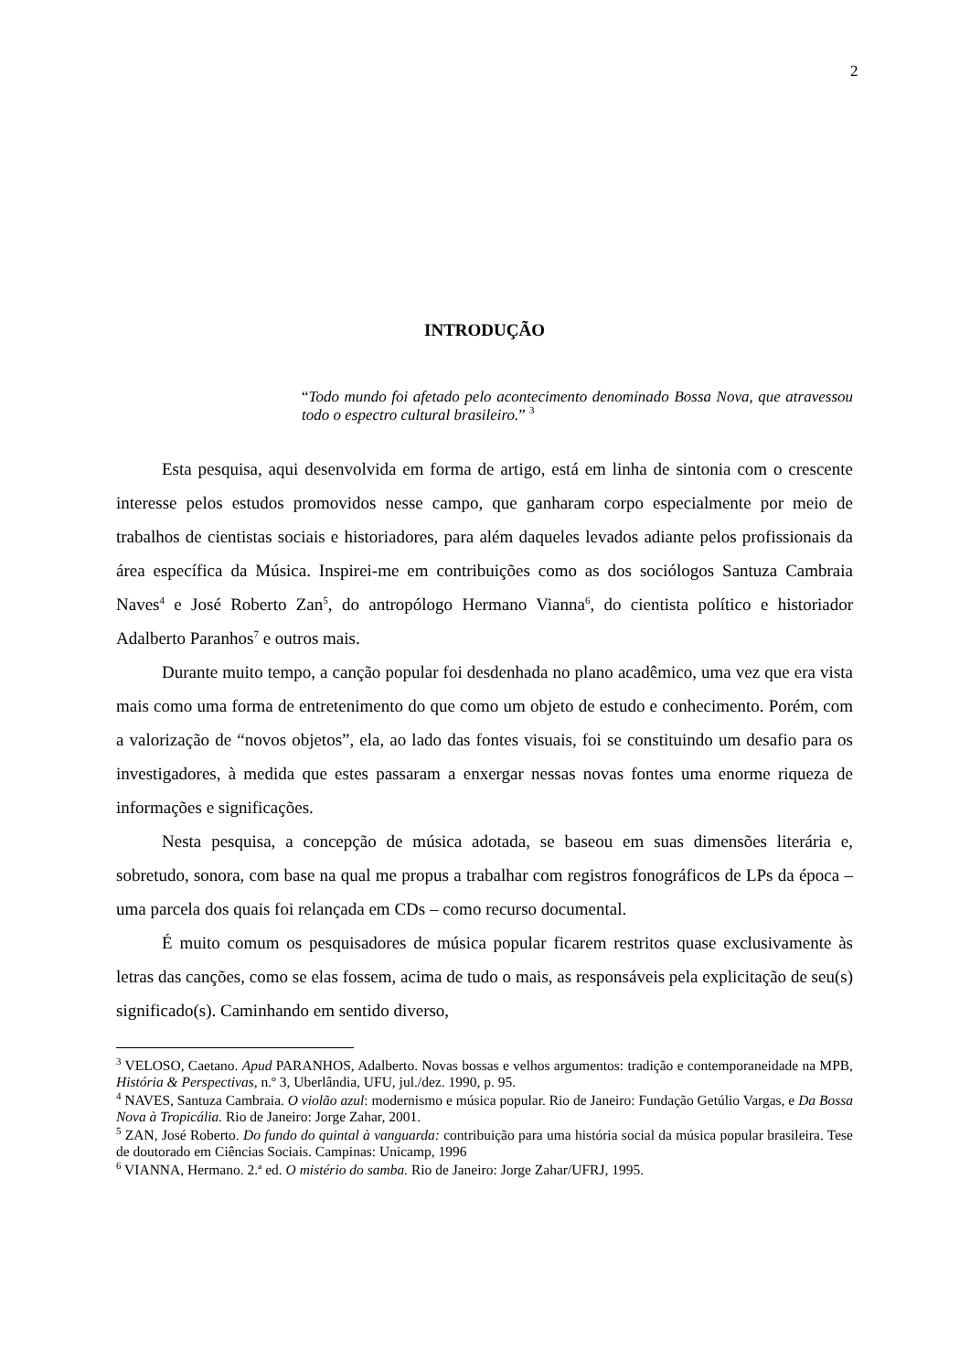2
INTRODUÇÃO
“Todo mundo foi afetado pelo acontecimento denominado Bossa Nova, que atravessou todo o espectro cultural brasileiro.” <sup>3</sup>
Esta pesquisa, aqui desenvolvida em forma de artigo, está em linha de sintonia com o crescente interesse pelos estudos promovidos nesse campo, que ganharam corpo especialmente por meio de trabalhos de cientistas sociais e historiadores, para além daqueles levados adiante pelos profissionais da área específica da Música. Inspirei-me em contribuições como as dos sociólogos Santuza Cambraia Naves<sup>4</sup> e José Roberto Zan<sup>5</sup>, do antropólogo Hermano Vianna<sup>6</sup>, do cientista político e historiador Adalberto Paranhos<sup>7</sup> e outros mais.
Durante muito tempo, a canção popular foi desdenhada no plano acadêmico, uma vez que era vista mais como uma forma de entretenimento do que como um objeto de estudo e conhecimento. Porém, com a valorização de “novos objetos”, ela, ao lado das fontes visuais, foi se constituindo um desafio para os investigadores, à medida que estes passaram a enxergar nessas novas fontes uma enorme riqueza de informações e significações.
Nesta pesquisa, a concepção de música adotada, se baseou em suas dimensões literária e, sobretudo, sonora, com base na qual me propus a trabalhar com registros fonográficos de LPs da época – uma parcela dos quais foi relançada em CDs – como recurso documental.
É muito comum os pesquisadores de música popular ficarem restritos quase exclusivamente às letras das canções, como se elas fossem, acima de tudo o mais, as responsáveis pela explicitação de seu(s) significado(s). Caminhando em sentido diverso,
<sup>3</sup> VELOSO, Caetano. Apud PARANHOS, Adalberto. Novas bossas e velhos argumentos: tradição e contemporaneidade na MPB, História & Perspectivas, n.º 3, Uberlândia, UFU, jul./dez. 1990, p. 95.
<sup>4</sup> NAVES, Santuza Cambraia. O violão azul: modernismo e música popular. Rio de Janeiro: Fundação Getúlio Vargas, e Da Bossa Nova à Tropicália. Rio de Janeiro: Jorge Zahar, 2001.
<sup>5</sup> ZAN, José Roberto. Do fundo do quintal à vanguarda: contribuição para uma história social da música popular brasileira. Tese de doutorado em Ciências Sociais. Campinas: Unicamp, 1996
<sup>6</sup> VIANNA, Hermano. 2.ª ed. O mistério do samba. Rio de Janeiro: Jorge Zahar/UFRJ, 1995.